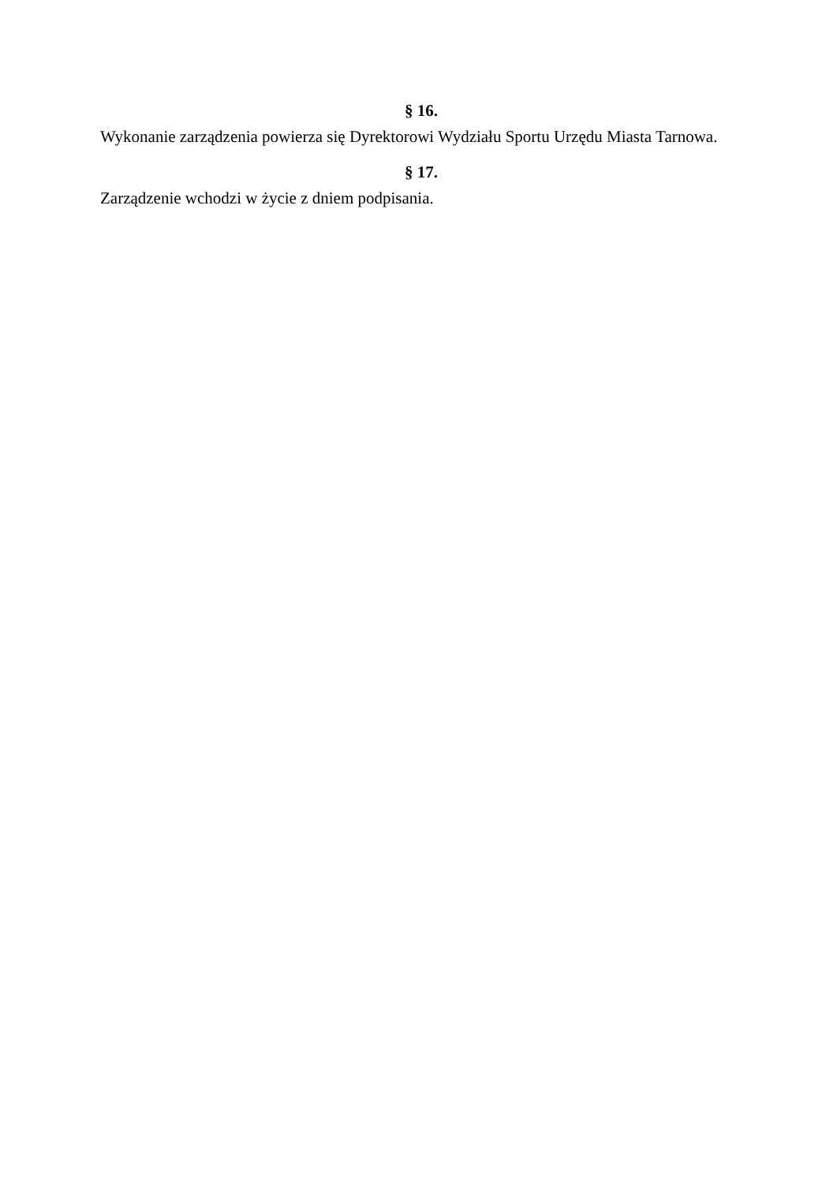§ 16.
Wykonanie zarządzenia powierza się Dyrektorowi Wydziału Sportu Urzędu Miasta Tarnowa.
§ 17.
Zarządzenie wchodzi w życie z dniem podpisania.